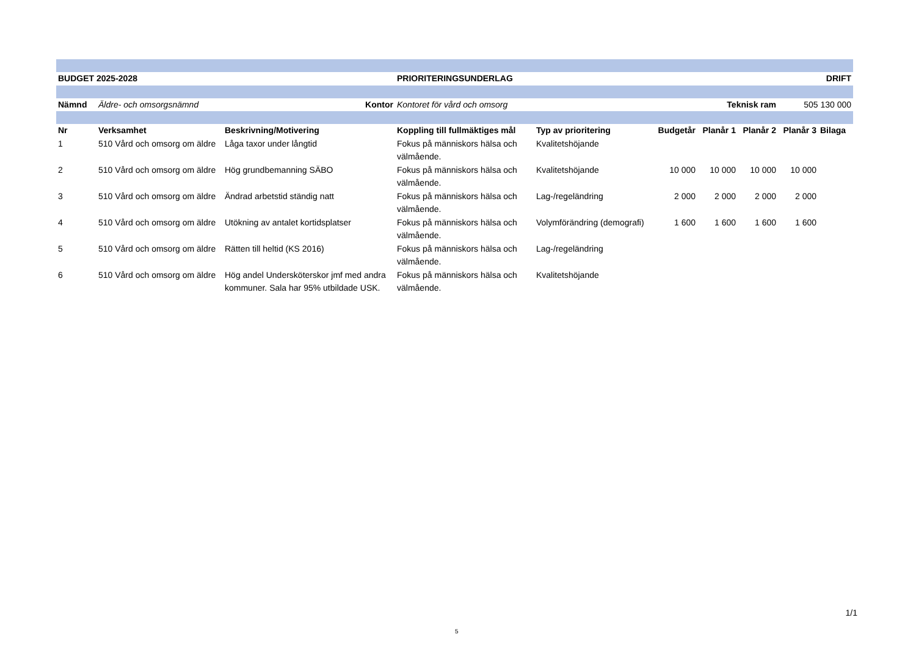| BUDGET 2025-2028 | | | PRIORITERINGSUNDERLAG | | | | DRIFT | | |
| --- | --- | --- | --- | --- | --- | --- | --- | --- | --- |
| Nämnd | Äldre- och omsorgsnämnd Kontor | | Kontoret för vård och omsorg | | Teknisk ram | | | 505 130 000 | |
| Nr | Verksamhet | Beskrivning/Motivering | Koppling till fullmäktiges mål | Typ av prioritering | Budgetår | Planår 1 | Planår 2 | Planår 3 | Bilaga |
| 1 | 510 Vård och omsorg om äldre | Låga taxor under långtid | Fokus på människors hälsa och välmående. | Kvalitetshöjande | | | | | |
| 2 | 510 Vård och omsorg om äldre | Hög grundbemanning SÄBO | Fokus på människors hälsa och välmående. | Kvalitetshöjande | 10 000 | 10 000 | 10 000 | 10 000 | |
| 3 | 510 Vård och omsorg om äldre | Ändrad arbetstid ständig natt | Fokus på människors hälsa och välmående. | Lag-/regeländring | 2 000 | 2 000 | 2 000 | 2 000 | |
| 4 | 510 Vård och omsorg om äldre | Utökning av antalet kortidsplatser | Fokus på människors hälsa och välmående. | Volymförändring (demografi) | 1 600 | 1 600 | 1 600 | 1 600 | |
| 5 | 510 Vård och omsorg om äldre | Rätten till heltid (KS 2016) | Fokus på människors hälsa och välmående. | Lag-/regeländring | | | | | |
| 6 | 510 Vård och omsorg om äldre | Hög andel Undersköterskor jmf med andra kommuner. Sala har 95% utbildade USK. | Fokus på människors hälsa och välmående. | Kvalitetshöjande | | | | | |
1/1
5